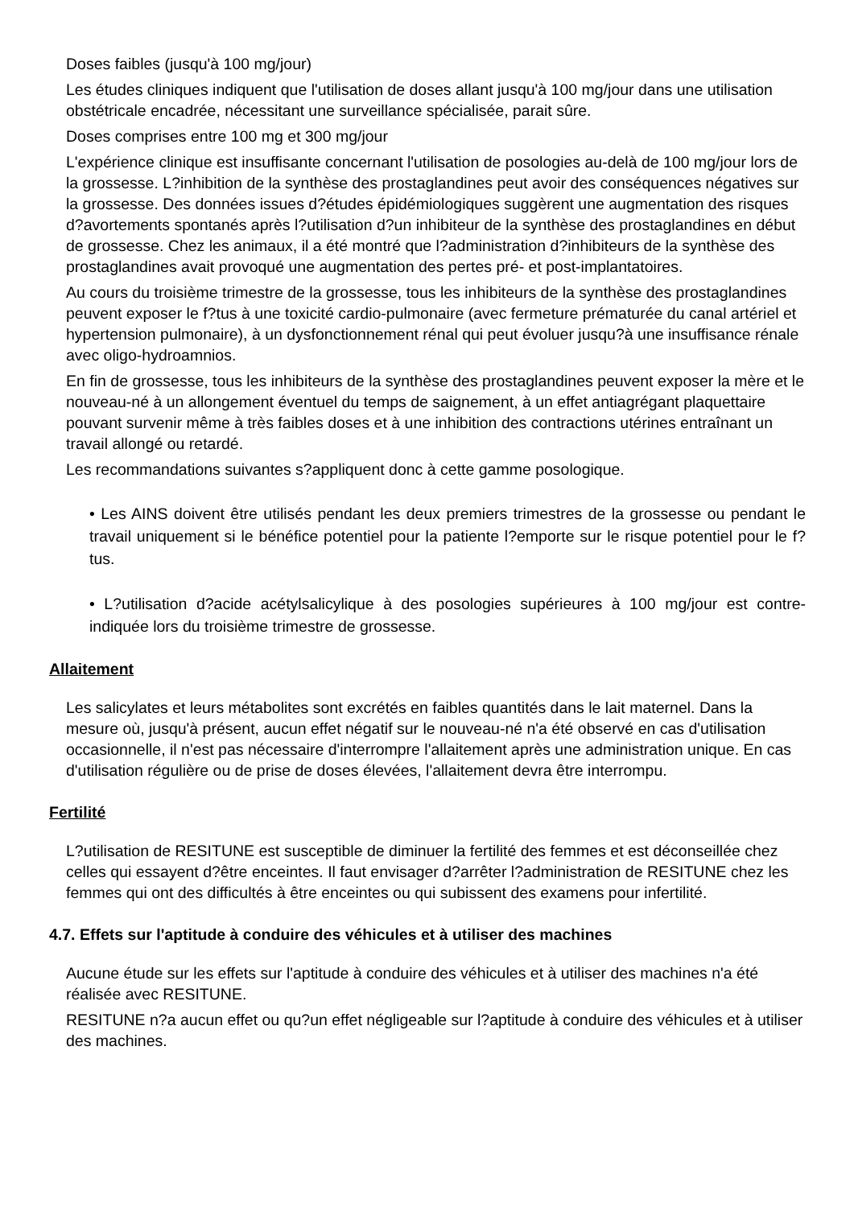Doses faibles (jusqu'à 100 mg/jour)
Les études cliniques indiquent que l'utilisation de doses allant jusqu'à 100 mg/jour dans une utilisation obstétricale encadrée, nécessitant une surveillance spécialisée, parait sûre.
Doses comprises entre 100 mg et 300 mg/jour
L'expérience clinique est insuffisante concernant l'utilisation de posologies au-delà de 100 mg/jour lors de la grossesse. L?inhibition de la synthèse des prostaglandines peut avoir des conséquences négatives sur la grossesse. Des données issues d?études épidémiologiques suggèrent une augmentation des risques d?avortements spontanés après l?utilisation d?un inhibiteur de la synthèse des prostaglandines en début de grossesse. Chez les animaux, il a été montré que l?administration d?inhibiteurs de la synthèse des prostaglandines avait provoqué une augmentation des pertes pré- et post-implantatoires.
Au cours du troisième trimestre de la grossesse, tous les inhibiteurs de la synthèse des prostaglandines peuvent exposer le f?tus à une toxicité cardio-pulmonaire (avec fermeture prématurée du canal artériel et hypertension pulmonaire), à un dysfonctionnement rénal qui peut évoluer jusqu?à une insuffisance rénale avec oligo-hydroamnios.
En fin de grossesse, tous les inhibiteurs de la synthèse des prostaglandines peuvent exposer la mère et le nouveau-né à un allongement éventuel du temps de saignement, à un effet antiagrégant plaquettaire pouvant survenir même à très faibles doses et à une inhibition des contractions utérines entraînant un travail allongé ou retardé.
Les recommandations suivantes s?appliquent donc à cette gamme posologique.
• Les AINS doivent être utilisés pendant les deux premiers trimestres de la grossesse ou pendant le travail uniquement si le bénéfice potentiel pour la patiente l?emporte sur le risque potentiel pour le f?tus.
• L?utilisation d?acide acétylsalicylique à des posologies supérieures à 100 mg/jour est contre-indiquée lors du troisième trimestre de grossesse.
Allaitement
Les salicylates et leurs métabolites sont excrétés en faibles quantités dans le lait maternel. Dans la mesure où, jusqu'à présent, aucun effet négatif sur le nouveau-né n'a été observé en cas d'utilisation occasionnelle, il n'est pas nécessaire d'interrompre l'allaitement après une administration unique. En cas d'utilisation régulière ou de prise de doses élevées, l'allaitement devra être interrompu.
Fertilité
L?utilisation de RESITUNE est susceptible de diminuer la fertilité des femmes et est déconseillée chez celles qui essayent d?être enceintes. Il faut envisager d?arrêter l?administration de RESITUNE chez les femmes qui ont des difficultés à être enceintes ou qui subissent des examens pour infertilité.
4.7. Effets sur l'aptitude à conduire des véhicules et à utiliser des machines
Aucune étude sur les effets sur l'aptitude à conduire des véhicules et à utiliser des machines n'a été réalisée avec RESITUNE.
RESITUNE n?a aucun effet ou qu?un effet négligeable sur l?aptitude à conduire des véhicules et à utiliser des machines.